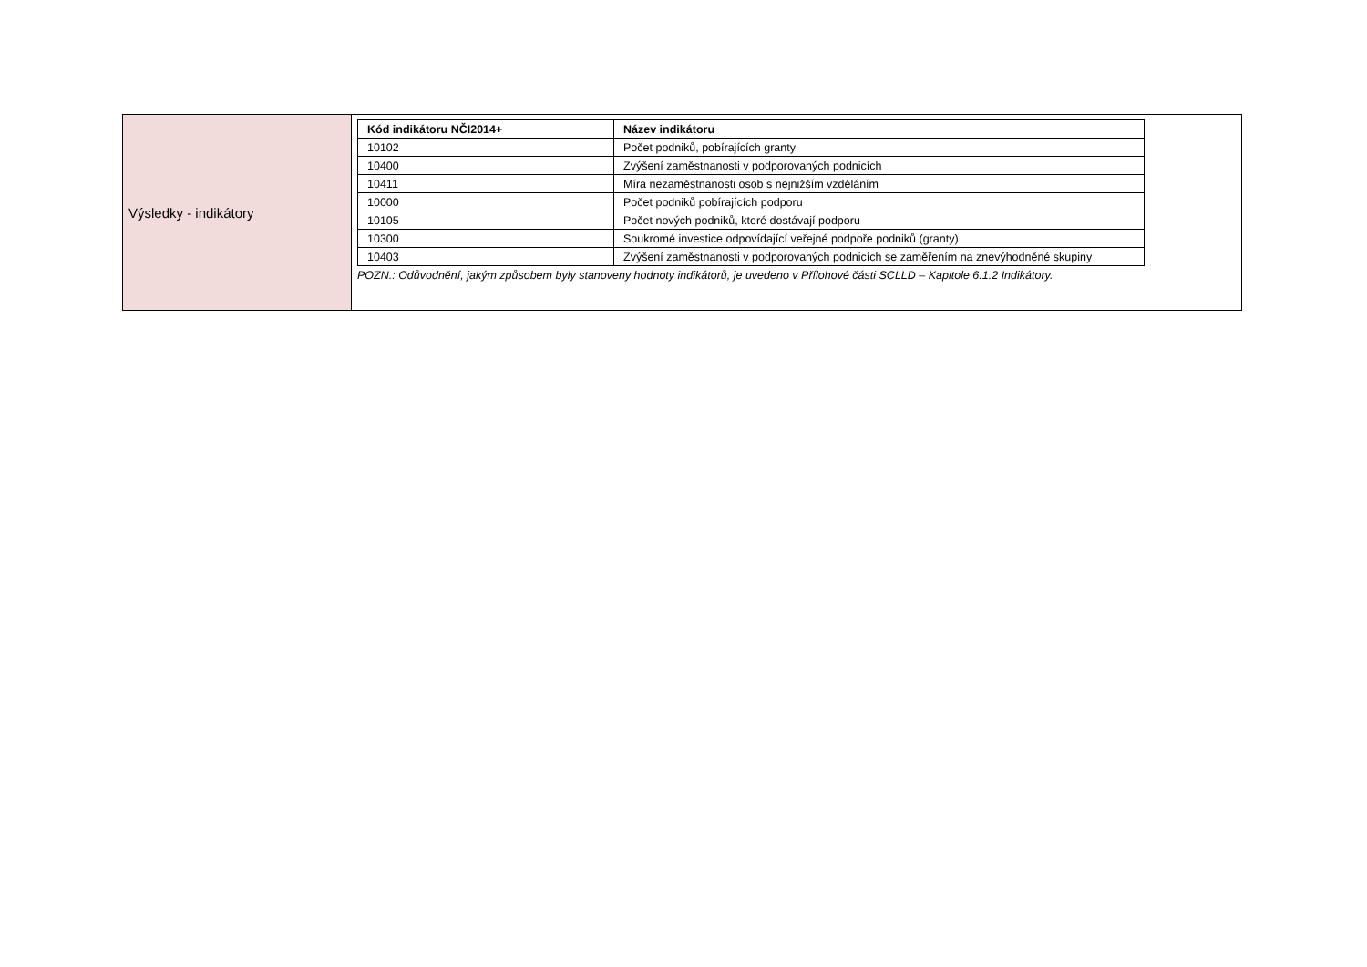| Výsledky - indikátory | / Kód indikátoru NČI2014+ / Název indikátoru / / --- / --- / / 10102 / Počet podniků, pobírajících granty / / 10400 / Zvýšení zaměstnanosti v podporovaných podnicích / / 10411 / Míra nezaměstnanosti osob s nejnižším vzděláním / / 10000 / Počet podniků pobírajících podporu / / 10105 / Počet nových podniků, které dostávají podporu / / 10300 / Soukromé investice odpovídající veřejné podpoře podniků (granty) / / 10403 / Zvýšení zaměstnanosti v podporovaných podnicích se zaměřením na znevýhodněné skupiny / POZN.: Odůvodnění, jakým způsobem byly stanoveny hodnoty indikátorů, je uvedeno v Přílohové části SCLLD – Kapitole 6.1.2 Indikátory. |